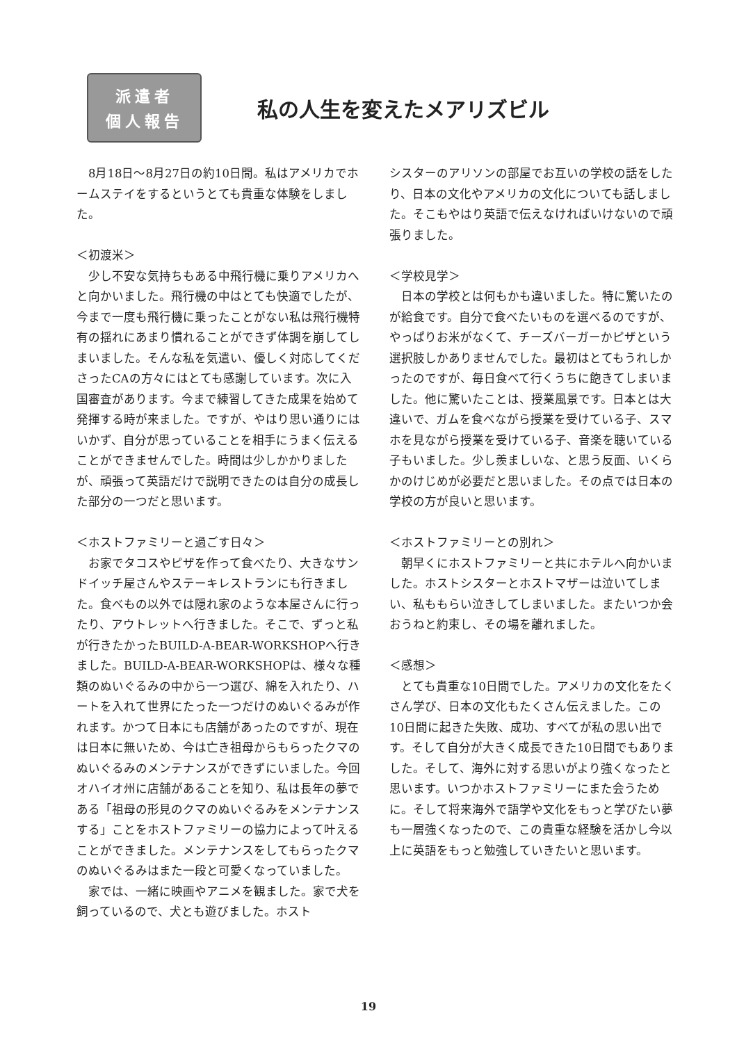派遣者
個人報告
私の人生を変えたメアリズビル
　8月18日～8月27日の約10日間。私はアメリカでホームステイをするというとても貴重な体験をしました。
＜初渡米＞
　少し不安な気持ちもある中飛行機に乗りアメリカへと向かいました。飛行機の中はとても快適でしたが、今まで一度も飛行機に乗ったことがない私は飛行機特有の揺れにあまり慣れることができず体調を崩してしまいました。そんな私を気遣い、優しく対応してくださったCAの方々にはとても感謝しています。次に入国審査があります。今まで練習してきた成果を始めて発揮する時が来ました。ですが、やはり思い通りにはいかず、自分が思っていることを相手にうまく伝えることができませんでした。時間は少しかかりましたが、頑張って英語だけで説明できたのは自分の成長した部分の一つだと思います。
＜ホストファミリーと過ごす日々＞
　お家でタコスやピザを作って食べたり、大きなサンドイッチ屋さんやステーキレストランにも行きました。食べもの以外では隠れ家のような本屋さんに行ったり、アウトレットへ行きました。そこで、ずっと私が行きたかったBUILD-A-BEAR-WORKSHOPへ行きました。BUILD-A-BEAR-WORKSHOPは、様々な種類のぬいぐるみの中から一つ選び、綿を入れたり、ハートを入れて世界にたった一つだけのぬいぐるみが作れます。かつて日本にも店舗があったのですが、現在は日本に無いため、今は亡き祖母からもらったクマのぬいぐるみのメンテナンスができずにいました。今回オハイオ州に店舗があることを知り、私は長年の夢である「祖母の形見のクマのぬいぐるみをメンテナンスする」ことをホストファミリーの協力によって叶えることができました。メンテナンスをしてもらったクマのぬいぐるみはまた一段と可愛くなっていました。
　家では、一緒に映画やアニメを観ました。家で犬を飼っているので、犬とも遊びました。ホスト
シスターのアリソンの部屋でお互いの学校の話をしたり、日本の文化やアメリカの文化についても話しました。そこもやはり英語で伝えなければいけないので頑張りました。
＜学校見学＞
　日本の学校とは何もかも違いました。特に驚いたのが給食です。自分で食べたいものを選べるのですが、やっぱりお米がなくて、チーズバーガーかピザという選択肢しかありませんでした。最初はとてもうれしかったのですが、毎日食べて行くうちに飽きてしまいました。他に驚いたことは、授業風景です。日本とは大違いで、ガムを食べながら授業を受けている子、スマホを見ながら授業を受けている子、音楽を聴いている子もいました。少し羨ましいな、と思う反面、いくらかのけじめが必要だと思いました。その点では日本の学校の方が良いと思います。
＜ホストファミリーとの別れ＞
　朝早くにホストファミリーと共にホテルへ向かいました。ホストシスターとホストマザーは泣いてしまい、私ももらい泣きしてしまいました。またいつか会おうねと約束し、その場を離れました。
＜感想＞
　とても貴重な10日間でした。アメリカの文化をたくさん学び、日本の文化もたくさん伝えました。この10日間に起きた失敗、成功、すべてが私の思い出です。そして自分が大きく成長できた10日間でもありました。そして、海外に対する思いがより強くなったと思います。いつかホストファミリーにまた会うために。そして将来海外で語学や文化をもっと学びたい夢も一層強くなったので、この貴重な経験を活かし今以上に英語をもっと勉強していきたいと思います。
19